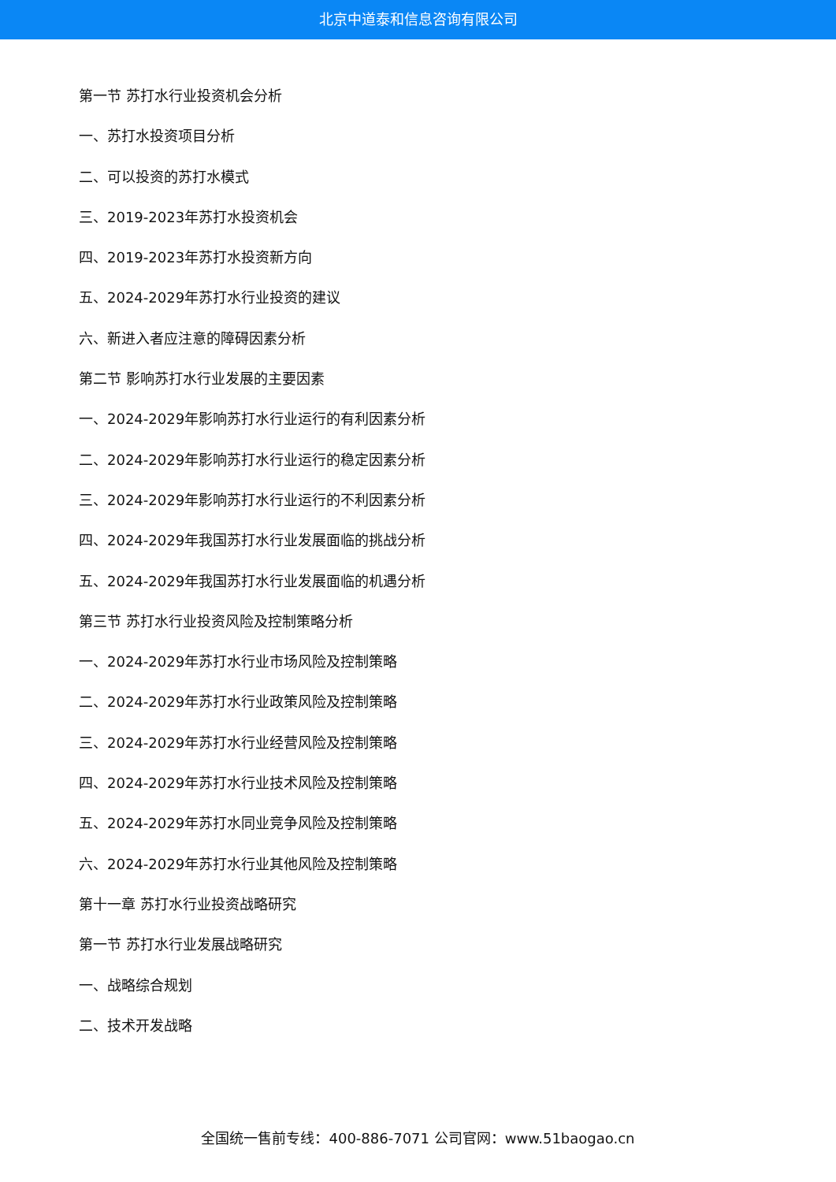北京中道泰和信息咨询有限公司
第一节 苏打水行业投资机会分析
一、苏打水投资项目分析
二、可以投资的苏打水模式
三、2019-2023年苏打水投资机会
四、2019-2023年苏打水投资新方向
五、2024-2029年苏打水行业投资的建议
六、新进入者应注意的障碍因素分析
第二节 影响苏打水行业发展的主要因素
一、2024-2029年影响苏打水行业运行的有利因素分析
二、2024-2029年影响苏打水行业运行的稳定因素分析
三、2024-2029年影响苏打水行业运行的不利因素分析
四、2024-2029年我国苏打水行业发展面临的挑战分析
五、2024-2029年我国苏打水行业发展面临的机遇分析
第三节 苏打水行业投资风险及控制策略分析
一、2024-2029年苏打水行业市场风险及控制策略
二、2024-2029年苏打水行业政策风险及控制策略
三、2024-2029年苏打水行业经营风险及控制策略
四、2024-2029年苏打水行业技术风险及控制策略
五、2024-2029年苏打水同业竞争风险及控制策略
六、2024-2029年苏打水行业其他风险及控制策略
第十一章 苏打水行业投资战略研究
第一节 苏打水行业发展战略研究
一、战略综合规划
二、技术开发战略
全国统一售前专线：400-886-7071 公司官网：www.51baogao.cn